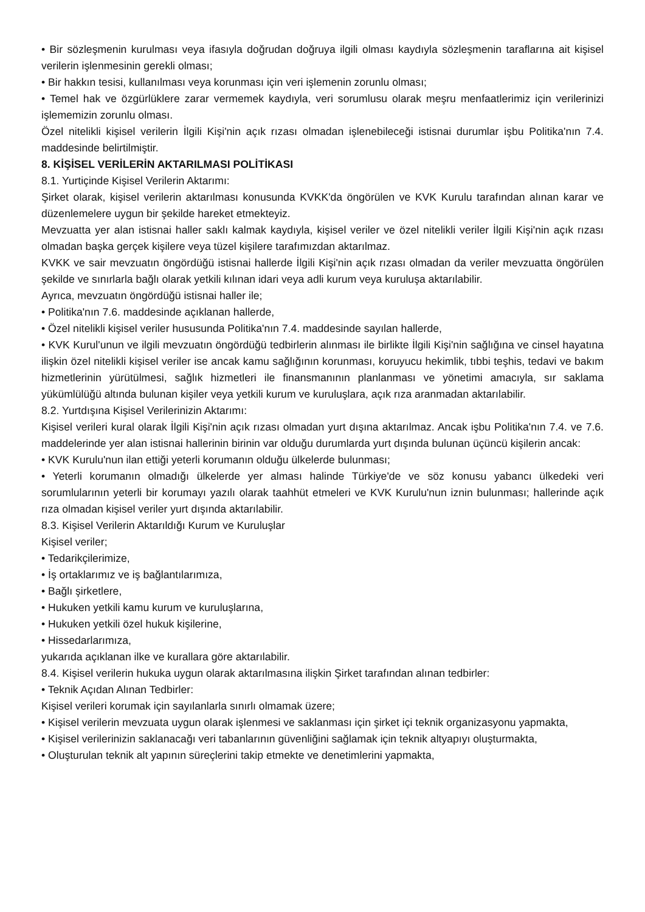• Bir sözleşmenin kurulması veya ifasıyla doğrudan doğruya ilgili olması kaydıyla sözleşmenin taraflarına ait kişisel verilerin işlenmesinin gerekli olması;
• Bir hakkın tesisi, kullanılması veya korunması için veri işlemenin zorunlu olması;
• Temel hak ve özgürlüklere zarar vermemek kaydıyla, veri sorumlusu olarak meşru menfaatlerimiz için verilerinizi işlememizin zorunlu olması.
Özel nitelikli kişisel verilerin İlgili Kişi'nin açık rızası olmadan işlenebileceği istisnai durumlar işbu Politika'nın 7.4. maddesinde belirtilmiştir.
8. KİŞİSEL VERİLERİN AKTARILMASI POLİTİKASI
8.1. Yurtiçinde Kişisel Verilerin Aktarımı:
Şirket olarak, kişisel verilerin aktarılması konusunda KVKK'da öngörülen ve KVK Kurulu tarafından alınan karar ve düzenlemelere uygun bir şekilde hareket etmekteyiz.
Mevzuatta yer alan istisnai haller saklı kalmak kaydıyla, kişisel veriler ve özel nitelikli veriler İlgili Kişi'nin açık rızası olmadan başka gerçek kişilere veya tüzel kişilere tarafımızdan aktarılmaz.
KVKK ve sair mevzuatın öngördüğü istisnai hallerde İlgili Kişi'nin açık rızası olmadan da veriler mevzuatta öngörülen şekilde ve sınırlarla bağlı olarak yetkili kılınan idari veya adli kurum veya kuruluşa aktarılabilir.
Ayrıca, mevzuatın öngördüğü istisnai haller ile;
• Politika'nın 7.6. maddesinde açıklanan hallerde,
• Özel nitelikli kişisel veriler hususunda Politika'nın 7.4. maddesinde sayılan hallerde,
• KVK Kurul'unun ve ilgili mevzuatın öngördüğü tedbirlerin alınması ile birlikte İlgili Kişi'nin sağlığına ve cinsel hayatına ilişkin özel nitelikli kişisel veriler ise ancak kamu sağlığının korunması, koruyucu hekimlik, tıbbi teşhis, tedavi ve bakım hizmetlerinin yürütülmesi, sağlık hizmetleri ile finansmanının planlanması ve yönetimi amacıyla, sır saklama yükümlülüğü altında bulunan kişiler veya yetkili kurum ve kuruluşlara, açık rıza aranmadan aktarılabilir.
8.2. Yurtdışına Kişisel Verilerinizin Aktarımı:
Kişisel verileri kural olarak İlgili Kişi'nin açık rızası olmadan yurt dışına aktarılmaz. Ancak işbu Politika'nın 7.4. ve 7.6. maddelerinde yer alan istisnai hallerinin birinin var olduğu durumlarda yurt dışında bulunan üçüncü kişilerin ancak:
• KVK Kurulu'nun ilan ettiği yeterli korumanın olduğu ülkelerde bulunması;
• Yeterli korumanın olmadığı ülkelerde yer alması halinde Türkiye'de ve söz konusu yabancı ülkedeki veri sorumlularının yeterli bir korumayı yazılı olarak taahhüt etmeleri ve KVK Kurulu'nun iznin bulunması; hallerinde açık rıza olmadan kişisel veriler yurt dışında aktarılabilir.
8.3. Kişisel Verilerin Aktarıldığı Kurum ve Kuruluşlar
Kişisel veriler;
• Tedarikçilerimize,
• İş ortaklarımız ve iş bağlantılarımıza,
• Bağlı şirketlere,
• Hukuken yetkili kamu kurum ve kuruluşlarına,
• Hukuken yetkili özel hukuk kişilerine,
• Hissedarlarımıza,
yukarıda açıklanan ilke ve kurallara göre aktarılabilir.
8.4. Kişisel verilerin hukuka uygun olarak aktarılmasına ilişkin Şirket tarafından alınan tedbirler:
• Teknik Açıdan Alınan Tedbirler:
Kişisel verileri korumak için sayılanlarla sınırlı olmamak üzere;
• Kişisel verilerin mevzuata uygun olarak işlenmesi ve saklanması için şirket içi teknik organizasyonu yapmakta,
• Kişisel verilerinizin saklanacağı veri tabanlarının güvenliğini sağlamak için teknik altyapıyı oluşturmakta,
• Oluşturulan teknik alt yapının süreçlerini takip etmekte ve denetimlerini yapmakta,